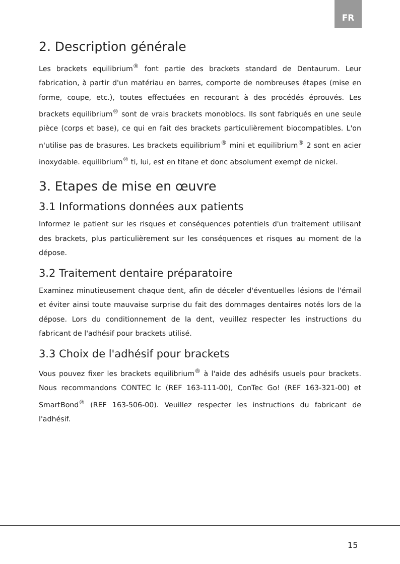FR
2. Description générale
Les brackets equilibrium<sup>®</sup> font partie des brackets standard de Dentaurum. Leur fabrication, à partir d'un matériau en barres, comporte de nombreuses étapes (mise en forme, coupe, etc.), toutes effectuées en recourant à des procédés éprouvés. Les brackets equilibrium<sup>®</sup> sont de vrais brackets monoblocs. Ils sont fabriqués en une seule pièce (corps et base), ce qui en fait des brackets particulièrement biocompatibles. L'on n'utilise pas de brasures. Les brackets equilibrium<sup>®</sup> mini et equilibrium<sup>®</sup> 2 sont en acier inoxydable. equilibrium<sup>®</sup> ti, lui, est en titane et donc absolument exempt de nickel.
3. Etapes de mise en œuvre
3.1 Informations données aux patients
Informez le patient sur les risques et conséquences potentiels d'un traitement utilisant des brackets, plus particulièrement sur les conséquences et risques au moment de la dépose.
3.2 Traitement dentaire préparatoire
Examinez minutieusement chaque dent, afin de déceler d'éventuelles lésions de l'émail et éviter ainsi toute mauvaise surprise du fait des dommages dentaires notés lors de la dépose. Lors du conditionnement de la dent, veuillez respecter les instructions du fabricant de l'adhésif pour brackets utilisé.
3.3 Choix de l'adhésif pour brackets
Vous pouvez fixer les brackets equilibrium<sup>®</sup> à l'aide des adhésifs usuels pour brackets. Nous recommandons CONTEC lc (REF 163-111-00), ConTec Go! (REF 163-321-00) et SmartBond<sup>®</sup> (REF 163-506-00). Veuillez respecter les instructions du fabricant de l'adhésif.
15